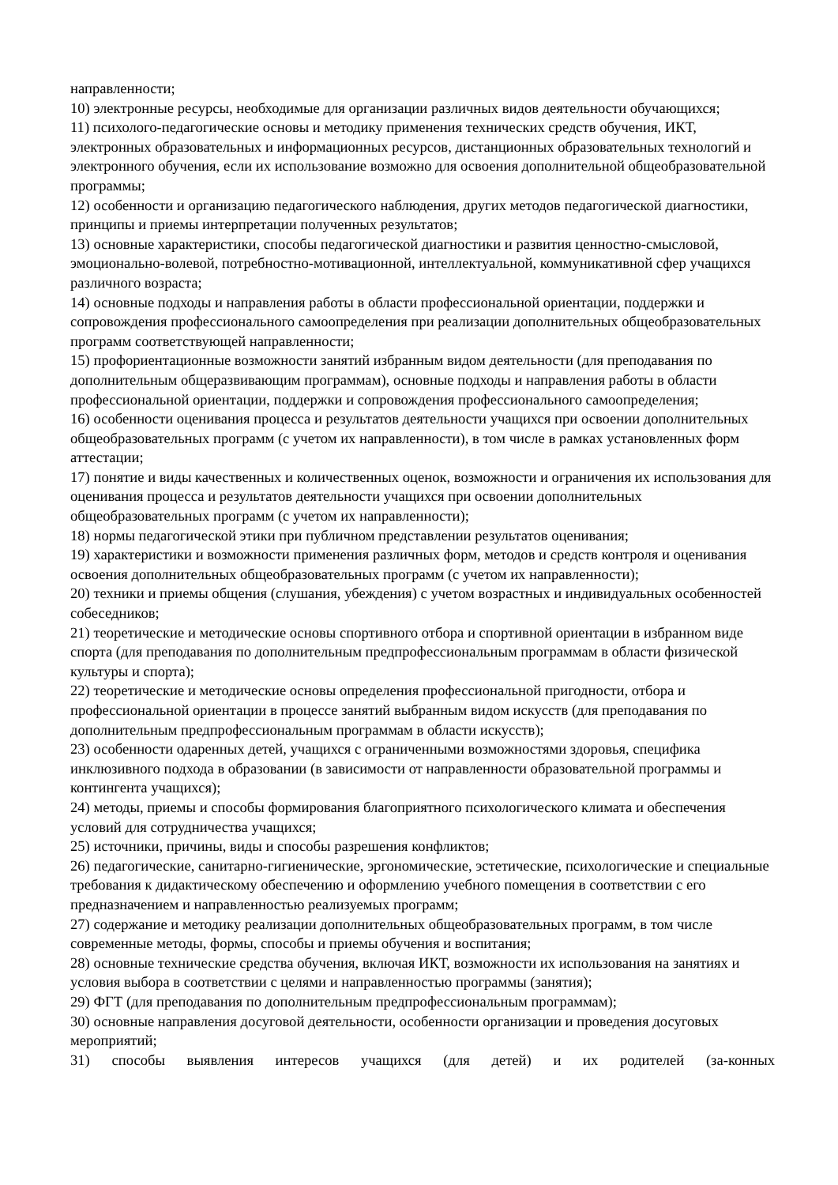направленности;
10) электронные ресурсы, необходимые для организации различных видов деятельности обучающихся;
11) психолого-педагогические основы и методику применения технических средств обучения, ИКТ, электронных образовательных и информационных ресурсов, дистанционных образовательных технологий и электронного обучения, если их использование возможно для освоения дополнительной общеобразовательной программы;
12) особенности и организацию педагогического наблюдения, других методов педагогической диагностики, принципы и приемы интерпретации полученных результатов;
13) основные характеристики, способы педагогической диагностики и развития ценностно-смысловой, эмоционально-волевой, потребностно-мотивационной, интеллектуальной, коммуникативной сфер учащихся различного возраста;
14) основные подходы и направления работы в области профессиональной ориентации, поддержки и сопровождения профессионального самоопределения при реализации дополнительных общеобразовательных программ соответствующей направленности;
15) профориентационные возможности занятий избранным видом деятельности (для преподавания по дополнительным общеразвивающим программам), основные подходы и направления работы в области профессиональной ориентации, поддержки и сопровождения профессионального самоопределения;
16) особенности оценивания процесса и результатов деятельности учащихся при освоении дополнительных общеобразовательных программ (с учетом их направленности), в том числе в рамках установленных форм аттестации;
17) понятие и виды качественных и количественных оценок, возможности и ограничения их использования для оценивания процесса и результатов деятельности учащихся при освоении дополнительных общеобразовательных программ (с учетом их направленности);
18) нормы педагогической этики при публичном представлении результатов оценивания;
19) характеристики и возможности применения различных форм, методов и средств контроля и оценивания освоения дополнительных общеобразовательных программ (с учетом их направленности);
20) техники и приемы общения (слушания, убеждения) с учетом возрастных и индивидуальных особенностей собеседников;
21) теоретические и методические основы спортивного отбора и спортивной ориентации в избранном виде спорта (для преподавания по дополнительным предпрофессиональным программам в области физической культуры и спорта);
22) теоретические и методические основы определения профессиональной пригодности, отбора и профессиональной ориентации в процессе занятий выбранным видом искусств (для преподавания по дополнительным предпрофессиональным программам в области искусств);
23) особенности одаренных детей, учащихся с ограниченными возможностями здоровья, специфика инклюзивного подхода в образовании (в зависимости от направленности образовательной программы и контингента учащихся);
24) методы, приемы и способы формирования благоприятного психологического климата и обеспечения условий для сотрудничества учащихся;
25) источники, причины, виды и способы разрешения конфликтов;
26) педагогические, санитарно-гигиенические, эргономические, эстетические, психологические и специальные требования к дидактическому обеспечению и оформлению учебного помещения в соответствии с его предназначением и направленностью реализуемых программ;
27) содержание и методику реализации дополнительных общеобразовательных программ, в том числе современные методы, формы, способы и приемы обучения и воспитания;
28) основные технические средства обучения, включая ИКТ, возможности их использования на занятиях и условия выбора в соответствии с целями и направленностью программы (занятия);
29) ФГТ (для преподавания по дополнительным предпрофессиональным программам);
30) основные направления досуговой деятельности, особенности организации и проведения досуговых мероприятий;
31) способы выявления интересов учащихся (для детей) и их родителей (за-конных